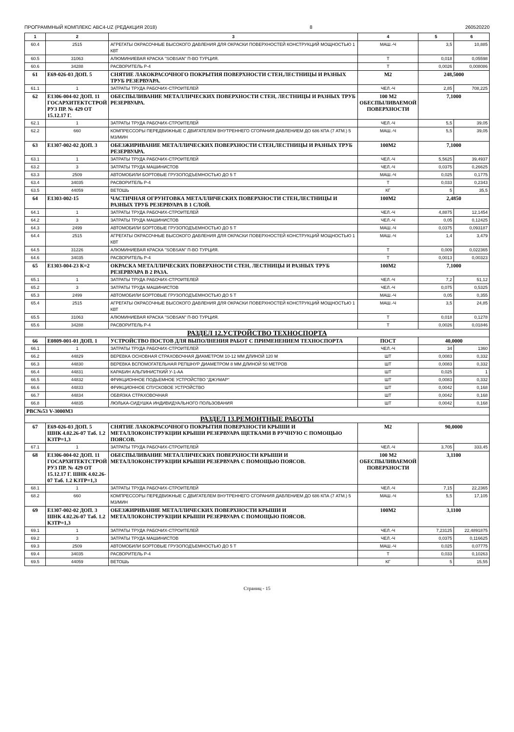ПРОГРАММНЫЙ КОМПЛЕКС АВС4-UZ (РЕДАКЦИЯ 2018) 8 260520220
| 1 | 2 | 3 | 4 | 5 | 6 |
| --- | --- | --- | --- | --- | --- |
| 60.4 | 2515 | АГРЕГАТЫ ОКРАСОЧНЫЕ ВЫСОКОГО ДАВЛЕНИЯ ДЛЯ ОКРАСКИ ПОВЕРХНОСТЕЙ КОНСТРУКЦИЙ МОЩНОСТЬЮ 1 КВТ | МАШ.-Ч | 3,5 | 10,885 |
| 60.5 | 31063 | АЛЮМИНИЕВАЯ КРАСКА "SOBSAN" П-ВО ТУРЦИЯ. | Т | 0,018 | 0,05598 |
| 60.6 | 34288 | РАСВОРИТЕЛЬ Р-4 | Т | 0,0026 | 0,008086 |
| 61 | Е69-026-03 ДОП. 5 | СНЯТИЕ ЛАКОКРАСОЧНОГО ПОКРЫТИЯ ПОВЕРХНОСТИ СТЕН,ЛЕСТНИЦЫ И РАЗНЫХ ТРУБ РЕЗЕРВУАРА. | М2 | 248,5000 | |
| 61.1 | 1 | ЗАТРАТЫ ТРУДА РАБОЧИХ-СТРОИТЕЛЕЙ | ЧЕЛ.-Ч | 2,85 | 708,225 |
| 62 | Е1306-004-02 ДОП. 11 ГОСАРХИТЕКТСТРОЙ РУЗ ПР. № 429 ОТ 15.12.17 Г. | ОБЕСПЫЛИВАНИЕ МЕТАЛЛИЧЕСКИХ ПОВЕРХНОСТИ СТЕН, ЛЕСТНИЦЫ И РАЗНЫХ ТРУБ РЕЗЕРВУАРА. | 100 М2 ОБЕСПЫЛИВАЕМОЙ ПОВЕРХНОСТИ | 7,1000 | |
| 62.1 | 1 | ЗАТРАТЫ ТРУДА РАБОЧИХ-СТРОИТЕЛЕЙ | ЧЕЛ.-Ч | 5,5 | 39,05 |
| 62.2 | 660 | КОМПРЕССОРЫ ПЕРЕДВИЖНЫЕ С ДВИГАТЕЛЕМ ВНУТРЕННЕГО СГОРАНИЯ ДАВЛЕНИЕМ ДО 686 КПА (7 АТМ.) 5 М3/МИН | МАШ.-Ч | 5,5 | 39,05 |
| 63 | Е1307-002-02 ДОП. 3 | ОБЕЗЖИРИВАНИЕ МЕТАЛЛИЧЕСКИХ ПОВЕРХНОСТИ СТЕН,ЛЕСТНИЦЫ И РАЗНЫХ ТРУБ РЕЗЕРВУАРА. | 100М2 | 7,1000 | |
| 63.1 | 1 | ЗАТРАТЫ ТРУДА РАБОЧИХ-СТРОИТЕЛЕЙ | ЧЕЛ.-Ч | 5,5625 | 39,4937 |
| 63.2 | 3 | ЗАТРАТЫ ТРУДА МАШИНИСТОВ | ЧЕЛ.-Ч | 0,0375 | 0,26625 |
| 63.3 | 2509 | АВТОМОБИЛИ БОРТОВЫЕ ГРУЗОПОДЪЕМНОСТЬЮ ДО 5 Т | МАШ.-Ч | 0,025 | 0,1775 |
| 63.4 | 34035 | РАСВОРИТЕЛЬ Р-4 | Т | 0,033 | 0,2343 |
| 63.5 | 44059 | ВЕТОШЬ | КГ | 5 | 35,5 |
| 64 | Е1303-002-15 | ЧАСТИЧНАЯ ОГРУНТОВКА МЕТАЛЛИЧЕСКИХ ПОВЕРХНОСТИ СТЕН,ЛЕСТНИЦЫ И РАЗНЫХ ТРУБ РЕЗЕРВУАРА В 1 СЛОЙ. | 100М2 | 2,4850 | |
| 64.1 | 1 | ЗАТРАТЫ ТРУДА РАБОЧИХ-СТРОИТЕЛЕЙ | ЧЕЛ.-Ч | 4,8875 | 12,1454 |
| 64.2 | 3 | ЗАТРАТЫ ТРУДА МАШИНИСТОВ | ЧЕЛ.-Ч | 0,05 | 0,12425 |
| 64.3 | 2499 | АВТОМОБИЛИ БОРТОВЫЕ ГРУЗОПОДЪЕМНОСТЬЮ ДО 5 Т | МАШ.-Ч | 0,0375 | 0,093187 |
| 64.4 | 2515 | АГРЕГАТЫ ОКРАСОЧНЫЕ ВЫСОКОГО ДАВЛЕНИЯ ДЛЯ ОКРАСКИ ПОВЕРХНОСТЕЙ КОНСТРУКЦИЙ МОЩНОСТЬЮ 1 КВТ | МАШ.-Ч | 1,4 | 3,479 |
| 64.5 | 31226 | АЛЮМИНИЕВАЯ КРАСКА "SOBSAN" П-ВО ТУРЦИЯ. | Т | 0,009 | 0,022365 |
| 64.6 | 34035 | РАСВОРИТЕЛЬ Р-4 | Т | 0,0013 | 0,00323 |
| 65 | Е1303-004-23 К=2 | ОКРАСКА МЕТАЛЛИЧЕСКИХ ПОВЕРХНОСТИ СТЕН, ЛЕСТНИЦЫ И РАЗНЫХ ТРУБ РЕЗЕРВУАРА В 2 РАЗА. | 100М2 | 7,1000 | |
| 65.1 | 1 | ЗАТРАТЫ ТРУДА РАБОЧИХ-СТРОИТЕЛЕЙ | ЧЕЛ.-Ч | 7,2 | 51,12 |
| 65.2 | 3 | ЗАТРАТЫ ТРУДА МАШИНИСТОВ | ЧЕЛ.-Ч | 0,075 | 0,5325 |
| 65.3 | 2499 | АВТОМОБИЛИ БОРТОВЫЕ ГРУЗОПОДЪЕМНОСТЬЮ ДО 5 Т | МАШ.-Ч | 0,05 | 0,355 |
| 65.4 | 2515 | АГРЕГАТЫ ОКРАСОЧНЫЕ ВЫСОКОГО ДАВЛЕНИЯ ДЛЯ ОКРАСКИ ПОВЕРХНОСТЕЙ КОНСТРУКЦИЙ МОЩНОСТЬЮ 1 КВТ | МАШ.-Ч | 3,5 | 24,85 |
| 65.5 | 31063 | АЛЮМИНИЕВАЯ КРАСКА "SOBSAN" П-ВО ТУРЦИЯ. | Т | 0,018 | 0,1278 |
| 65.6 | 34288 | РАСВОРИТЕЛЬ Р-4 | Т | 0,0026 | 0,01846 |
| РАЗДЕЛ 12.УСТРОЙСТВО ТЕХНОСПОРТА | | | | | |
| 66 | Е0809-001-01 ДОП. 1 | УСТРОЙСТВО ПОСТОВ ДЛЯ ВЫПОЛНЕНИЯ РАБОТ С ПРИМЕНЕНИЕМ ТЕХНОСПОРТА | ПОСТ | 40,0000 | |
| 66.1 | 1 | ЗАТРАТЫ ТРУДА РАБОЧИХ-СТРОИТЕЛЕЙ | ЧЕЛ.-Ч | 34 | 1360 |
| 66.2 | 44829 | ВЕРЕВКА ОСНОВНАЯ СТРАХОВОЧНАЯ ДИАМЕТРОМ 10-12 ММ ДЛИНОЙ 120 М | ШТ | 0,0083 | 0,332 |
| 66.3 | 44830 | ВЕРЕВКА ВСПОМОГАТЕЛЬНАЯ РЕПШНУР ДИАМЕТРОМ 8 ММ ДЛИНОЙ 50 МЕТРОВ | ШТ | 0,0083 | 0,332 |
| 66.4 | 44831 | КАРАБИН АЛЬПИНИСТКИЙ У-1-АА | ШТ | 0,025 | 1 |
| 66.5 | 44832 | ФРИКЦИОННОЕ ПОДЬЕМНОЕ УСТРОЙСТВО "ДЖУМАР" | ШТ | 0,0083 | 0,332 |
| 66.6 | 44833 | ФРИКЦИОННОЕ СПУСКОВОЕ УСТРОЙСТВО | ШТ | 0,0042 | 0,168 |
| 66.7 | 44834 | ОБВЯЗКА СТРАХОВОЧНАЯ | ШТ | 0,0042 | 0,168 |
| 66.8 | 44835 | ЛЮЛЬКА-СИДУШКА ИНДИВИДУАЛЬНОГО ПОЛЬЗОВАНИЯ | ШТ | 0,0042 | 0,168 |
| РВС№53 V-3000М3 | | | | | |
| РАЗДЕЛ 13.РЕМОНТНЫЕ РАБОТЫ | | | | | |
| 67 | Е69-026-03 ДОП. 5 ШНК 4.02.26-07 Таб. 1.2 КЗТР=1,3 | СНЯТИЕ ЛАКОКРАСОЧНОГО ПОКРЫТИЯ ПОВЕРХНОСТИ КРЫШИ И МЕТАЛЛОКОНСТРУКЦИИ КРЫШИ РЕЗЕРВУАРА ЩЕТКАМИ В РУЧНУЮ С ПОМОЩЬЮ ПОЯСОВ. | М2 | 90,0000 | |
| 67.1 | 1 | ЗАТРАТЫ ТРУДА РАБОЧИХ-СТРОИТЕЛЕЙ | ЧЕЛ.-Ч | 3,705 | 333,45 |
| 68 | Е1306-004-02 ДОП. 11 ГОСАРХИТЕКТСТРОЙ РУЗ ПР. № 429 ОТ 15.12.17 Г. ШНК 4.02.26-07 Таб. 1.2 КЗТР=1,3 | ОБЕСПЫЛИВАНИЕ МЕТАЛЛИЧЕСКИХ ПОВЕРХНОСТИ КРЫШИ И МЕТАЛЛОКОНСТРУКЦИИ КРЫШИ РЕЗЕРВУАРА С ПОМОЩЬЮ ПОЯСОВ. | 100 М2 ОБЕСПЫЛИВАЕМОЙ ПОВЕРХНОСТИ | 3,1100 | |
| 68.1 | 1 | ЗАТРАТЫ ТРУДА РАБОЧИХ-СТРОИТЕЛЕЙ | ЧЕЛ.-Ч | 7,15 | 22,2365 |
| 68.2 | 660 | КОМПРЕССОРЫ ПЕРЕДВИЖНЫЕ С ДВИГАТЕЛЕМ ВНУТРЕННЕГО СГОРАНИЯ ДАВЛЕНИЕМ ДО 686 КПА (7 АТМ.) 5 М3/МИН | МАШ.-Ч | 5,5 | 17,105 |
| 69 | Е1307-002-02 ДОП. 3 ШНК 4.02.26-07 Таб. 1.2 КЗТР=1,3 | ОБЕЗЖИРИВАНИЕ МЕТАЛЛИЧЕСКИХ ПОВЕРХНОСТИ КРЫШИ И МЕТАЛЛОКОНСТРУКЦИИ КРЫШИ РЕЗЕРВУАРА С ПОМОЩЬЮ ПОЯСОВ. | 100М2 | 3,1100 | |
| 69.1 | 1 | ЗАТРАТЫ ТРУДА РАБОЧИХ-СТРОИТЕЛЕЙ | ЧЕЛ.-Ч | 7,23125 | 22,4891875 |
| 69.2 | 3 | ЗАТРАТЫ ТРУДА МАШИНИСТОВ | ЧЕЛ.-Ч | 0,0375 | 0,116625 |
| 69.3 | 2509 | АВТОМОБИЛИ БОРТОВЫЕ ГРУЗОПОДЪЕМНОСТЬЮ ДО 5 Т | МАШ.-Ч | 0,025 | 0,07775 |
| 69.4 | 34035 | РАСВОРИТЕЛЬ Р-4 | Т | 0,033 | 0,10263 |
| 69.5 | 44059 | ВЕТОШЬ | КГ | 5 | 15,55 |
Страниц - 15